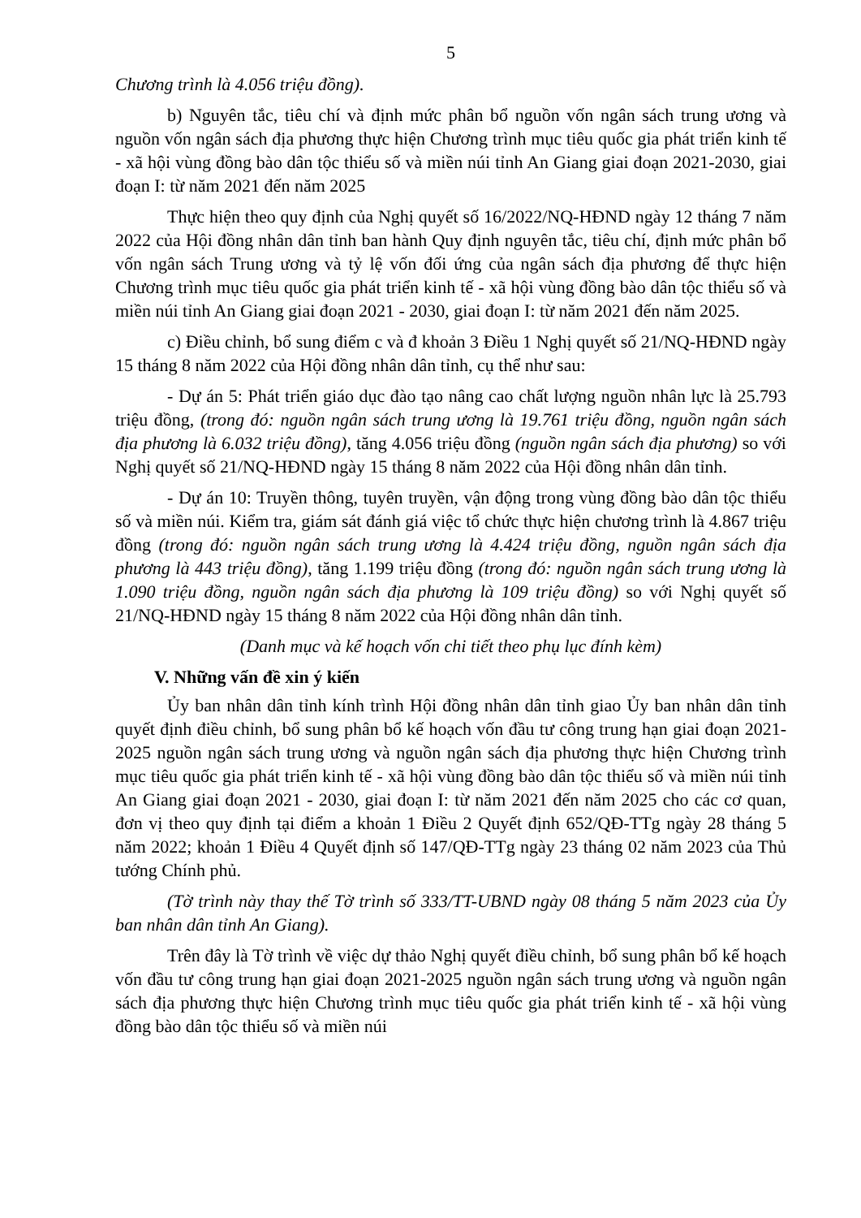5
Chương trình là 4.056 triệu đồng).
b) Nguyên tắc, tiêu chí và định mức phân bổ nguồn vốn ngân sách trung ương và nguồn vốn ngân sách địa phương thực hiện Chương trình mục tiêu quốc gia phát triển kinh tế - xã hội vùng đồng bào dân tộc thiểu số và miền núi tỉnh An Giang giai đoạn 2021-2030, giai đoạn I: từ năm 2021 đến năm 2025
Thực hiện theo quy định của Nghị quyết số 16/2022/NQ-HĐND ngày 12 tháng 7 năm 2022 của Hội đồng nhân dân tỉnh ban hành Quy định nguyên tắc, tiêu chí, định mức phân bổ vốn ngân sách Trung ương và tỷ lệ vốn đối ứng của ngân sách địa phương để thực hiện Chương trình mục tiêu quốc gia phát triển kinh tế - xã hội vùng đồng bào dân tộc thiểu số và miền núi tỉnh An Giang giai đoạn 2021 - 2030, giai đoạn I: từ năm 2021 đến năm 2025.
c) Điều chỉnh, bổ sung điểm c và đ khoản 3 Điều 1 Nghị quyết số 21/NQ-HĐND ngày 15 tháng 8 năm 2022 của Hội đồng nhân dân tỉnh, cụ thể như sau:
- Dự án 5: Phát triển giáo dục đào tạo nâng cao chất lượng nguồn nhân lực là 25.793 triệu đồng, (trong đó: nguồn ngân sách trung ương là 19.761 triệu đồng, nguồn ngân sách địa phương là 6.032 triệu đồng), tăng 4.056 triệu đồng (nguồn ngân sách địa phương) so với Nghị quyết số 21/NQ-HĐND ngày 15 tháng 8 năm 2022 của Hội đồng nhân dân tỉnh.
- Dự án 10: Truyền thông, tuyên truyền, vận động trong vùng đồng bào dân tộc thiểu số và miền núi. Kiểm tra, giám sát đánh giá việc tổ chức thực hiện chương trình là 4.867 triệu đồng (trong đó: nguồn ngân sách trung ương là 4.424 triệu đồng, nguồn ngân sách địa phương là 443 triệu đồng), tăng 1.199 triệu đồng (trong đó: nguồn ngân sách trung ương là 1.090 triệu đồng, nguồn ngân sách địa phương là 109 triệu đồng) so với Nghị quyết số 21/NQ-HĐND ngày 15 tháng 8 năm 2022 của Hội đồng nhân dân tỉnh.
(Danh mục và kế hoạch vốn chi tiết theo phụ lục đính kèm)
V. Những vấn đề xin ý kiến
Ủy ban nhân dân tỉnh kính trình Hội đồng nhân dân tỉnh giao Ủy ban nhân dân tỉnh quyết định điều chỉnh, bổ sung phân bổ kế hoạch vốn đầu tư công trung hạn giai đoạn 2021-2025 nguồn ngân sách trung ương và nguồn ngân sách địa phương thực hiện Chương trình mục tiêu quốc gia phát triển kinh tế - xã hội vùng đồng bào dân tộc thiểu số và miền núi tỉnh An Giang giai đoạn 2021 - 2030, giai đoạn I: từ năm 2021 đến năm 2025 cho các cơ quan, đơn vị theo quy định tại điểm a khoản 1 Điều 2 Quyết định 652/QĐ-TTg ngày 28 tháng 5 năm 2022; khoản 1 Điều 4 Quyết định số 147/QĐ-TTg ngày 23 tháng 02 năm 2023 của Thủ tướng Chính phủ.
(Tờ trình này thay thế Tờ trình số 333/TT-UBND ngày 08 tháng 5 năm 2023 của Ủy ban nhân dân tỉnh An Giang).
Trên đây là Tờ trình về việc dự thảo Nghị quyết điều chỉnh, bổ sung phân bổ kế hoạch vốn đầu tư công trung hạn giai đoạn 2021-2025 nguồn ngân sách trung ương và nguồn ngân sách địa phương thực hiện Chương trình mục tiêu quốc gia phát triển kinh tế - xã hội vùng đồng bào dân tộc thiểu số và miền núi